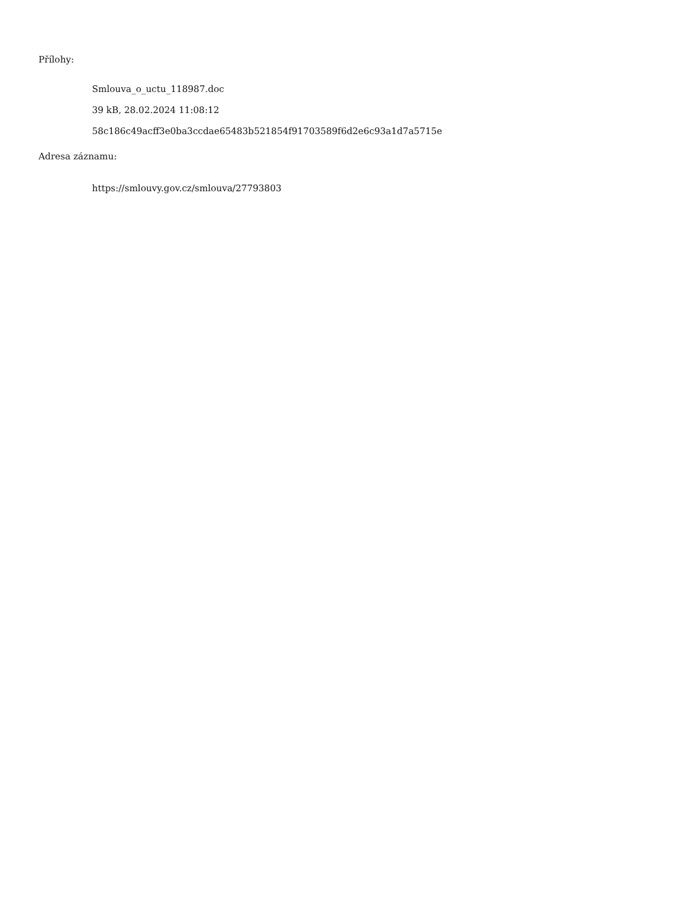Přílohy:
Smlouva_o_uctu_118987.doc
39 kB, 28.02.2024 11:08:12
58c186c49acff3e0ba3ccdae65483b521854f91703589f6d2e6c93a1d7a5715e
Adresa záznamu:
https://smlouvy.gov.cz/smlouva/27793803